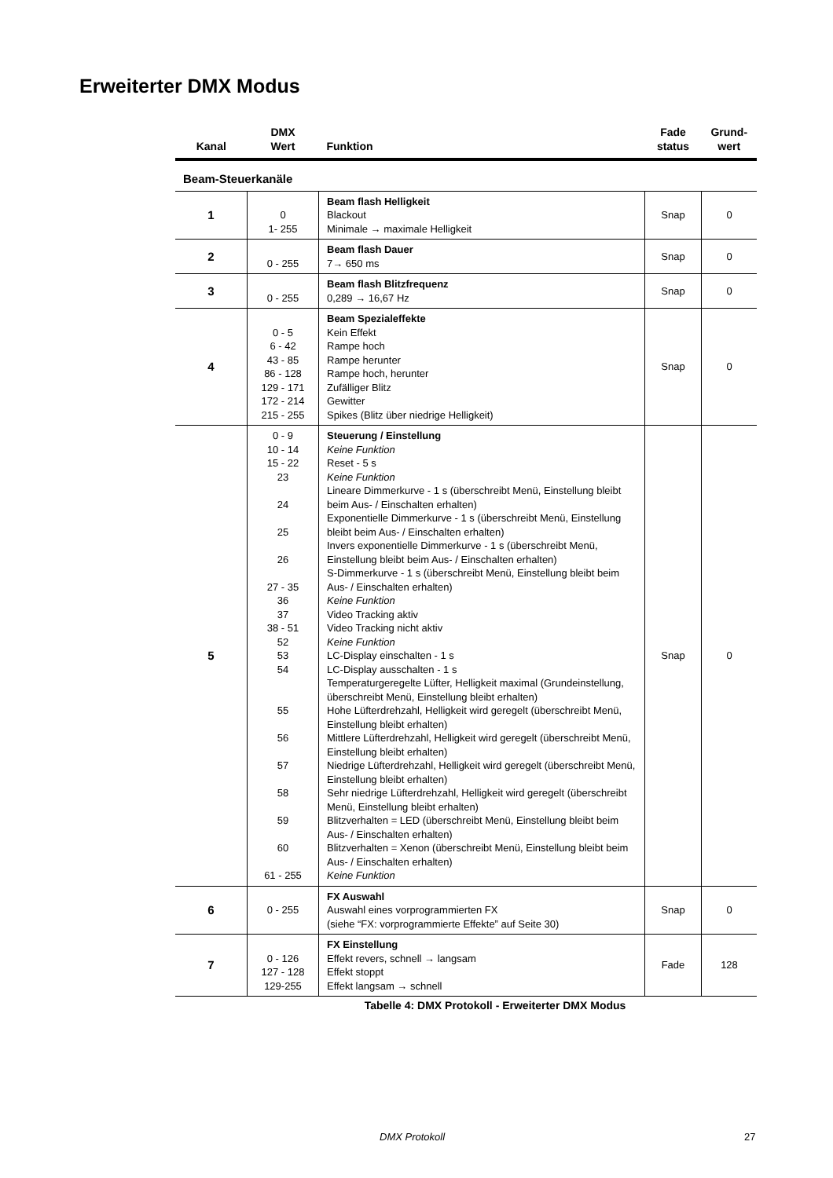Erweiterter DMX Modus
| Kanal | DMX Wert | Funktion | Fade status | Grund- wert |
| --- | --- | --- | --- | --- |
| Beam-Steuerkanäle | | | | |
| 1 | 0 1- 255 | Beam flash Helligkeit Blackout Minimale → maximale Helligkeit | Snap | 0 |
| 2 | 0 - 255 | Beam flash Dauer 7→ 650 ms | Snap | 0 |
| 3 | 0 - 255 | Beam flash Blitzfrequenz 0,289 → 16,67 Hz | Snap | 0 |
| 4 | 0 - 5 6 - 42 43 - 85 86 - 128 129 - 171 172 - 214 215 - 255 | Beam Spezialeffekte Kein Effekt Rampe hoch Rampe herunter Rampe hoch, herunter Zufälliger Blitz Gewitter Spikes (Blitz über niedrige Helligkeit) | Snap | 0 |
| 5 | 0 - 9 10 - 14 15 - 22 23 24 25 26 27 - 35 36 37 38 - 51 52 53 54 55 56 57 58 59 60 61 - 255 | Steuerung / Einstellung Keine Funktion Reset - 5 s Keine Funktion Lineare Dimmerkurve - 1 s (überschreibt Menü, Einstellung bleibt beim Aus- / Einschalten erhalten) Exponentielle Dimmerkurve - 1 s (überschreibt Menü, Einstellung bleibt beim Aus- / Einschalten erhalten) Invers exponentielle Dimmerkurve - 1 s (überschreibt Menü, Einstellung bleibt beim Aus- / Einschalten erhalten) S-Dimmerkurve - 1 s (überschreibt Menü, Einstellung bleibt beim Aus- / Einschalten erhalten) Keine Funktion Video Tracking aktiv Video Tracking nicht aktiv Keine Funktion LC-Display einschalten - 1 s LC-Display ausschalten - 1 s Temperaturgeregelte Lüfter, Helligkeit maximal (Grundeinstellung, überschreibt Menü, Einstellung bleibt erhalten) Hohe Lüfterdrehzahl, Helligkeit wird geregelt (überschreibt Menü, Einstellung bleibt erhalten) Mittlere Lüfterdrehzahl, Helligkeit wird geregelt (überschreibt Menü, Einstellung bleibt erhalten) Niedrige Lüfterdrehzahl, Helligkeit wird geregelt (überschreibt Menü, Einstellung bleibt erhalten) Sehr niedrige Lüfterdrehzahl, Helligkeit wird geregelt (überschreibt Menü, Einstellung bleibt erhalten) Blitzverhalten = LED (überschreibt Menü, Einstellung bleibt beim Aus- / Einschalten erhalten) Blitzverhalten = Xenon (überschreibt Menü, Einstellung bleibt beim Aus- / Einschalten erhalten) Keine Funktion | Snap | 0 |
| 6 | 0 - 255 | FX Auswahl Auswahl eines vorprogrammierten FX (siehe “FX: vorprogrammierte Effekte” auf Seite 30) | Snap | 0 |
| 7 | 0 - 126 127 - 128 129-255 | FX Einstellung Effekt revers, schnell → langsam Effekt stoppt Effekt langsam → schnell | Fade | 128 |
Tabelle 4: DMX Protokoll - Erweiterter DMX Modus
DMX Protokoll 27